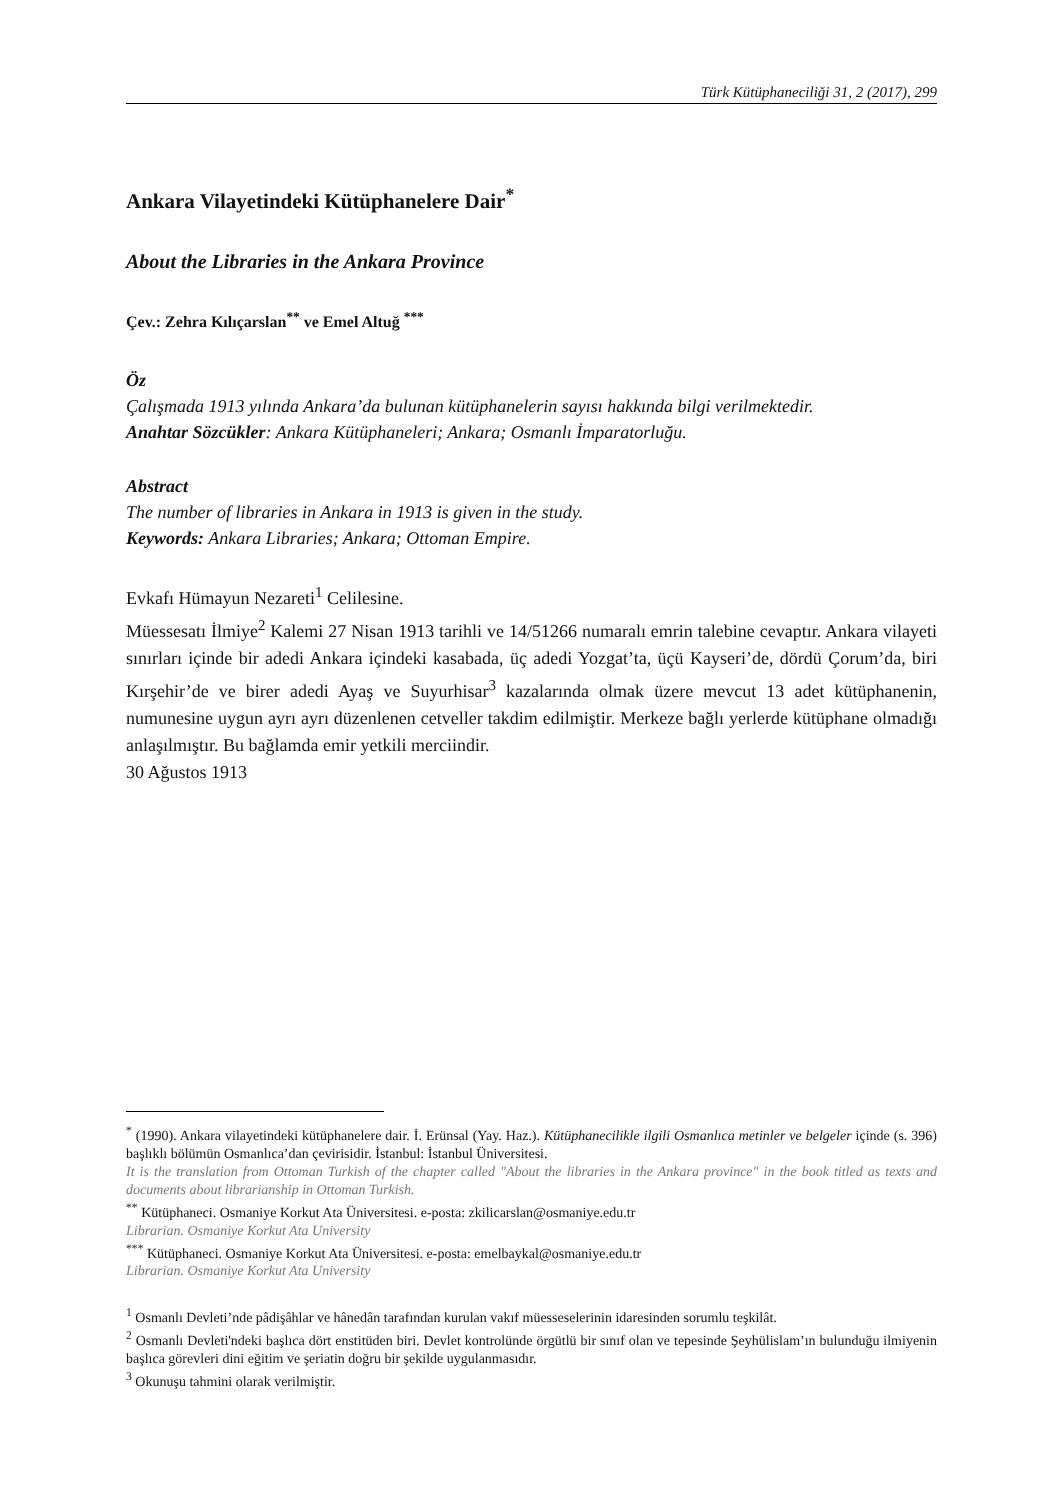Türk Kütüphaneciliği 31, 2 (2017), 299
Ankara Vilayetindeki Kütüphanelere Dair<sup>*</sup>
About the Libraries in the Ankara Province
Çev.: Zehra Kılıçarslan<sup>**</sup> ve Emel Altuğ <sup>***</sup>
Öz
Çalışmada 1913 yılında Ankara’da bulunan kütüphanelerin sayısı hakkında bilgi verilmektedir.
Anahtar Sözcükler: Ankara Kütüphaneleri; Ankara; Osmanlı İmparatorluğu.
Abstract
The number of libraries in Ankara in 1913 is given in the study.
Keywords: Ankara Libraries; Ankara; Ottoman Empire.
Evkafı Hümayun Nezareti<sup>1</sup> Celilesine.
Müessesatı İlmiye<sup>2</sup> Kalemi 27 Nisan 1913 tarihli ve 14/51266 numaralı emrin talebine cevaptır. Ankara vilayeti sınırları içinde bir adedi Ankara içindeki kasabada, üç adedi Yozgat’ta, üçü Kayseri’de, dördü Çorum’da, biri Kırşehir’de ve birer adedi Ayaş ve Suyurhisar<sup>3</sup> kazalarında olmak üzere mevcut 13 adet kütüphanenin, numunesine uygun ayrı ayrı düzenlenen cetveller takdim edilmiştir. Merkeze bağlı yerlerde kütüphane olmadığı anlaşılmıştır. Bu bağlamda emir yetkili merciindir.
30 Ağustos 1913
<sup>*</sup> (1990). Ankara vilayetindeki kütüphanelere dair. İ. Erünsal (Yay. Haz.). Kütüphanecilikle ilgili Osmanlıca metinler ve belgeler içinde (s. 396) başlıklı bölümün Osmanlıca’dan çevirisidir. İstanbul: İstanbul Üniversitesi.
It is the translation from Ottoman Turkish of the chapter called "About the libraries in the Ankara province" in the book titled as texts and documents about librarianship in Ottoman Turkish.
<sup>**</sup> Kütüphaneci. Osmaniye Korkut Ata Üniversitesi. e-posta: zkilicarslan@osmaniye.edu.tr
Librarian. Osmaniye Korkut Ata University
<sup>***</sup> Kütüphaneci. Osmaniye Korkut Ata Üniversitesi. e-posta: emelbaykal@osmaniye.edu.tr
Librarian. Osmaniye Korkut Ata University
<sup>1</sup> Osmanlı Devleti’nde pâdişâhlar ve hânedân tarafından kurulan vakıf müesseselerinin idaresinden sorumlu teşkilât.
<sup>2</sup> Osmanlı Devleti'ndeki başlıca dört enstitüden biri. Devlet kontrolünde örgütlü bir sınıf olan ve tepesinde Şeyhülislam’ın bulunduğu ilmiyenin başlıca görevleri dini eğitim ve şeriatin doğru bir şekilde uygulanmasıdır.
<sup>3</sup> Okunuşu tahmini olarak verilmiştir.